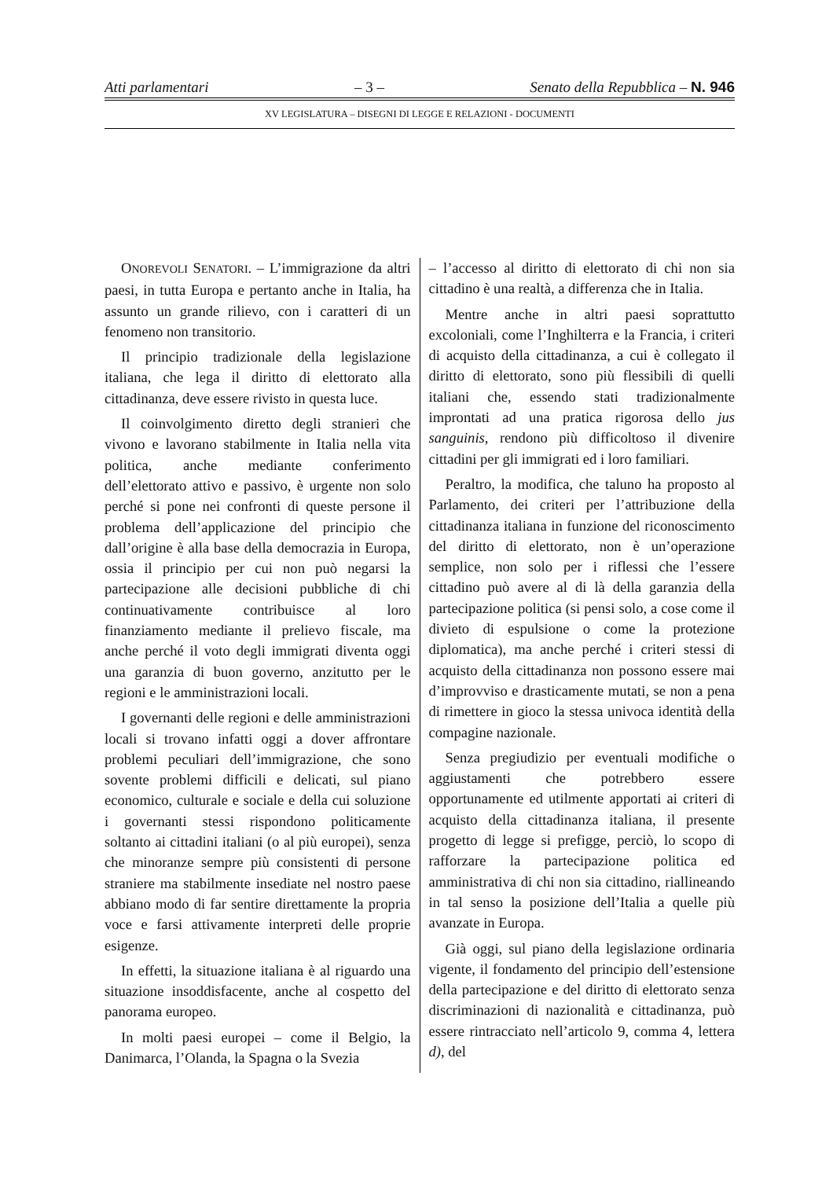Atti parlamentari – 3 – Senato della Repubblica – N. 946
XV LEGISLATURA – DISEGNI DI LEGGE E RELAZIONI - DOCUMENTI
ONOREVOLI SENATORI. – L’immigrazione da altri paesi, in tutta Europa e pertanto anche in Italia, ha assunto un grande rilievo, con i caratteri di un fenomeno non transitorio.
Il principio tradizionale della legislazione italiana, che lega il diritto di elettorato alla cittadinanza, deve essere rivisto in questa luce.
Il coinvolgimento diretto degli stranieri che vivono e lavorano stabilmente in Italia nella vita politica, anche mediante conferimento dell’elettorato attivo e passivo, è urgente non solo perché si pone nei confronti di queste persone il problema dell’applicazione del principio che dall’origine è alla base della democrazia in Europa, ossia il principio per cui non può negarsi la partecipazione alle decisioni pubbliche di chi continuativamente contribuisce al loro finanziamento mediante il prelievo fiscale, ma anche perché il voto degli immigrati diventa oggi una garanzia di buon governo, anzitutto per le regioni e le amministrazioni locali.
I governanti delle regioni e delle amministrazioni locali si trovano infatti oggi a dover affrontare problemi peculiari dell’immigrazione, che sono sovente problemi difficili e delicati, sul piano economico, culturale e sociale e della cui soluzione i governanti stessi rispondono politicamente soltanto ai cittadini italiani (o al più europei), senza che minoranze sempre più consistenti di persone straniere ma stabilmente insediate nel nostro paese abbiano modo di far sentire direttamente la propria voce e farsi attivamente interpreti delle proprie esigenze.
In effetti, la situazione italiana è al riguardo una situazione insoddisfacente, anche al cospetto del panorama europeo.
In molti paesi europei – come il Belgio, la Danimarca, l’Olanda, la Spagna o la Svezia
– l’accesso al diritto di elettorato di chi non sia cittadino è una realtà, a differenza che in Italia.
Mentre anche in altri paesi soprattutto excoloniali, come l’Inghilterra e la Francia, i criteri di acquisto della cittadinanza, a cui è collegato il diritto di elettorato, sono più flessibili di quelli italiani che, essendo stati tradizionalmente improntati ad una pratica rigorosa dello jus sanguinis, rendono più difficoltoso il divenire cittadini per gli immigrati ed i loro familiari.
Peraltro, la modifica, che taluno ha proposto al Parlamento, dei criteri per l’attribuzione della cittadinanza italiana in funzione del riconoscimento del diritto di elettorato, non è un’operazione semplice, non solo per i riflessi che l’essere cittadino può avere al di là della garanzia della partecipazione politica (si pensi solo, a cose come il divieto di espulsione o come la protezione diplomatica), ma anche perché i criteri stessi di acquisto della cittadinanza non possono essere mai d’improvviso e drasticamente mutati, se non a pena di rimettere in gioco la stessa univoca identità della compagine nazionale.
Senza pregiudizio per eventuali modifiche o aggiustamenti che potrebbero essere opportunamente ed utilmente apportati ai criteri di acquisto della cittadinanza italiana, il presente progetto di legge si prefigge, perciò, lo scopo di rafforzare la partecipazione politica ed amministrativa di chi non sia cittadino, riallineando in tal senso la posizione dell’Italia a quelle più avanzate in Europa.
Già oggi, sul piano della legislazione ordinaria vigente, il fondamento del principio dell’estensione della partecipazione e del diritto di elettorato senza discriminazioni di nazionalità e cittadinanza, può essere rintracciato nell’articolo 9, comma 4, lettera d), del